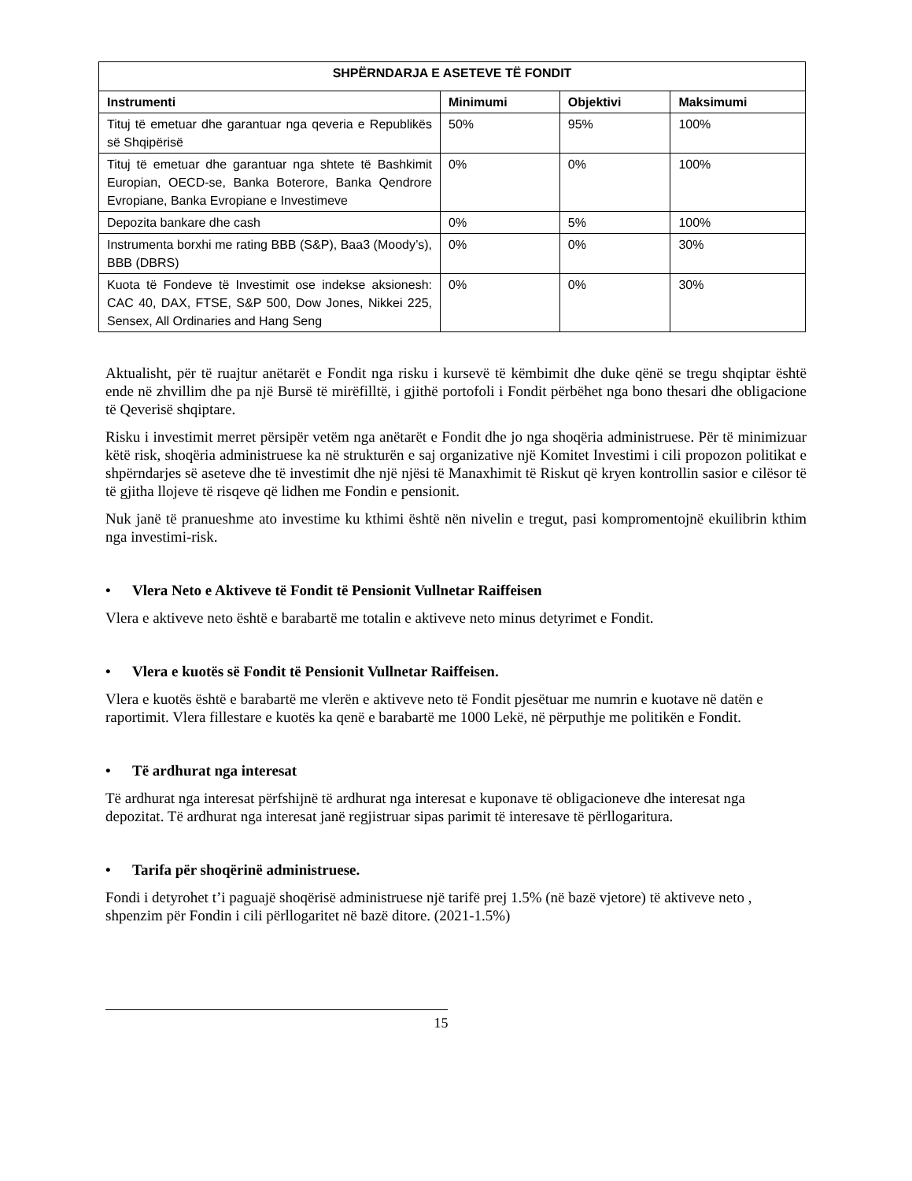| SHPËRNDARJA E ASETEVE TË FONDIT | | | |
| --- | --- | --- | --- |
| Instrumenti | Minimumi | Objektivi | Maksimumi |
| Tituj të emetuar dhe garantuar nga qeveria e Republikës së Shqipërisë | 50% | 95% | 100% |
| Tituj të emetuar dhe garantuar nga shtete të Bashkimit Europian, OECD-se, Banka Boterore, Banka Qendrore Evropiane, Banka Evropiane e Investimeve | 0% | 0% | 100% |
| Depozita bankare dhe cash | 0% | 5% | 100% |
| Instrumenta borxhi me rating BBB (S&P), Baa3 (Moody’s), BBB (DBRS) | 0% | 0% | 30% |
| Kuota të Fondeve të Investimit ose indekse aksionesh: CAC 40, DAX, FTSE, S&P 500, Dow Jones, Nikkei 225, Sensex, All Ordinaries and Hang Seng | 0% | 0% | 30% |
Aktualisht, për të ruajtur anëtarët e Fondit nga risku i kursevë të këmbimit dhe duke qënë se tregu shqiptar është ende në zhvillim dhe pa një Bursë të mirëfilltë, i gjithë portofoli i Fondit përbëhet nga bono thesari dhe obligacione të Qeverisë shqiptare.
Risku i investimit merret përsipër vetëm nga anëtarët e Fondit dhe jo nga shoqëria administruese. Për të minimizuar këtë risk, shoqëria administruese ka në strukturën e saj organizative një Komitet Investimi i cili propozon politikat e shpërndarjes së aseteve dhe të investimit dhe një njësi të Manaxhimit të Riskut që kryen kontrollin sasior e cilësor të të gjitha llojeve të risqeve që lidhen me Fondin e pensionit.
Nuk janë të pranueshme ato investime ku kthimi është nën nivelin e tregut, pasi kompromentojnë ekuilibrin kthim nga investimi-risk.
• Vlera Neto e Aktiveve të Fondit të Pensionit Vullnetar Raiffeisen
Vlera e aktiveve neto është e barabartë me totalin e aktiveve neto minus detyrimet e Fondit.
• Vlera e kuotës së Fondit të Pensionit Vullnetar Raiffeisen.
Vlera e kuotës është e barabartë me vlerën e aktiveve neto të Fondit pjesëtuar me numrin e kuotave në datën e raportimit. Vlera fillestare e kuotës ka qenë e barabartë me 1000 Lekë, në përputhje me politikën e Fondit.
• Të ardhurat nga interesat
Të ardhurat nga interesat përfshijnë të ardhurat nga interesat e kuponave të obligacioneve dhe interesat nga depozitat. Të ardhurat nga interesat janë regjistruar sipas parimit të interesave të përllogaritura.
• Tarifa për shoqërinë administruese.
Fondi i detyrohet t’i paguajë shoqërisë administruese një tarifë prej 1.5% (në bazë vjetore) të aktiveve neto , shpenzim për Fondin i cili përllogaritet në bazë ditore. (2021-1.5%)
15